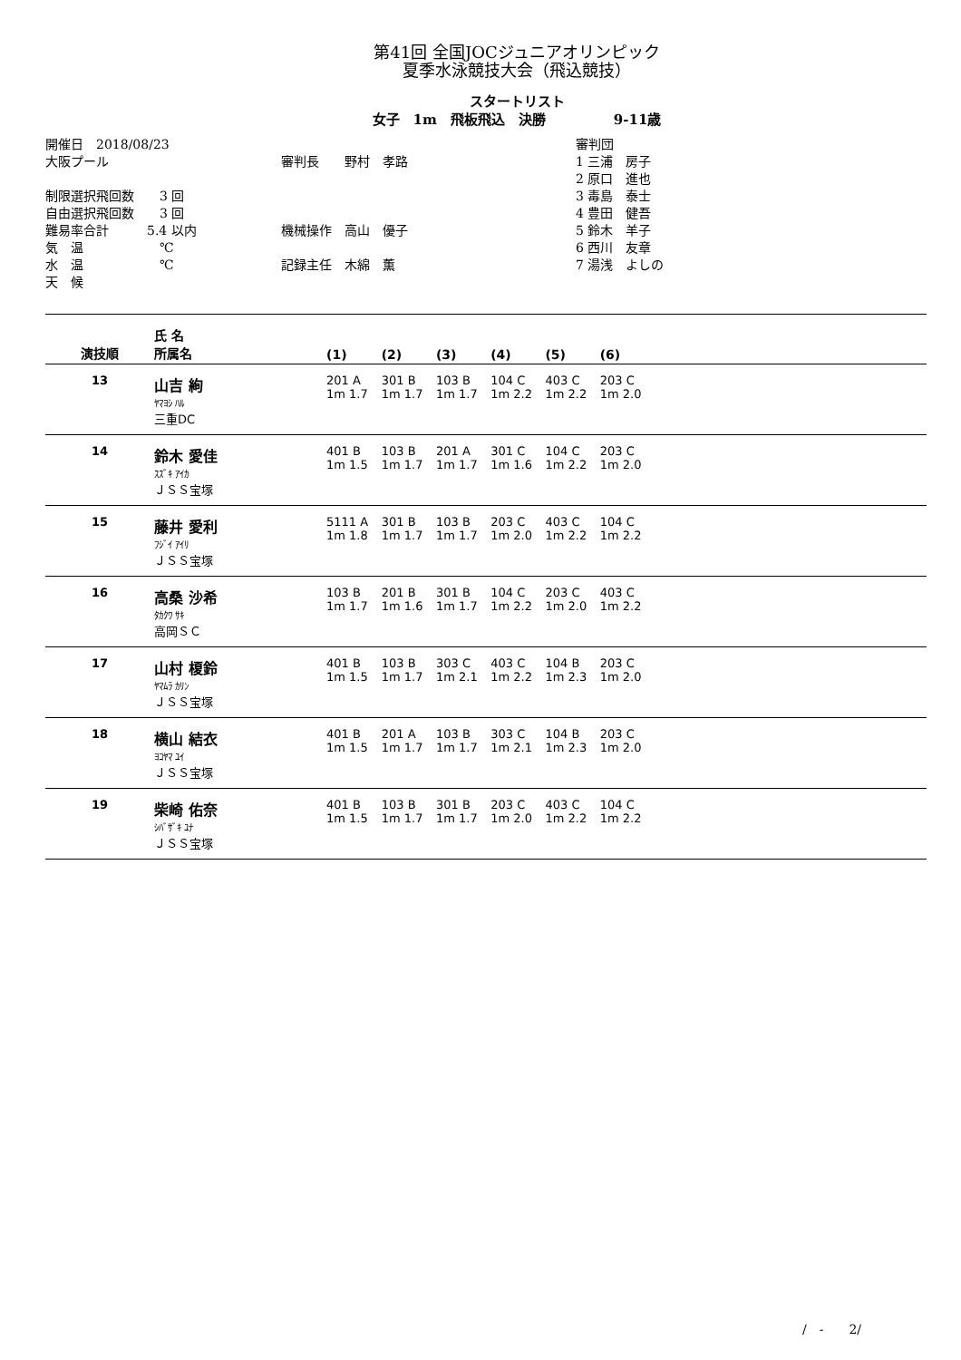第41回 全国JOCジュニアオリンピック
夏季水泳競技大会（飛込競技）
スタートリスト
女子　1m　飛板飛込　決勝　　　　　9-11歳
開催日　2018/08/23
大阪プール
制限選択飛回数　　3 回
自由選択飛回数　　3 回
難易率合計　　　5.4 以内
気　温　　　　　　℃
水　温　　　　　　℃
天　候
審判長　　野村　孝路
機械操作　高山　優子
記録主任　木綿　薫
審判団
1 三浦　房子
2 原口　進也
3 毒島　泰士
4 豊田　健吾
5 鈴木　羊子
6 西川　友章
7 湯浅　よしの
| 演技順 | 氏 名 所属名 | (1) | (2) | (3) | (4) | (5) | (6) | |
| --- | --- | --- | --- | --- | --- | --- | --- | --- |
| 13 | 山吉 絢 ﾔﾏﾖｼ ﾊﾙ 三重DC | 201 A 1m 1.7 | 301 B 1m 1.7 | 103 B 1m 1.7 | 104 C 1m 2.2 | 403 C 1m 2.2 | 203 C 1m 2.0 | |
| 14 | 鈴木 愛佳 ｽｽﾞｷ ｱｲｶ ＪＳＳ宝塚 | 401 B 1m 1.5 | 103 B 1m 1.7 | 201 A 1m 1.7 | 301 C 1m 1.6 | 104 C 1m 2.2 | 203 C 1m 2.0 | |
| 15 | 藤井 愛利 ﾌｼﾞｲ ｱｲﾘ ＪＳＳ宝塚 | 5111 A 1m 1.8 | 301 B 1m 1.7 | 103 B 1m 1.7 | 203 C 1m 2.0 | 403 C 1m 2.2 | 104 C 1m 2.2 | |
| 16 | 高桑 沙希 ﾀｶｸﾜ ｻｷ 高岡ＳＣ | 103 B 1m 1.7 | 201 B 1m 1.6 | 301 B 1m 1.7 | 104 C 1m 2.2 | 203 C 1m 2.0 | 403 C 1m 2.2 | |
| 17 | 山村 榎鈴 ﾔﾏﾑﾗ ｶﾘﾝ ＪＳＳ宝塚 | 401 B 1m 1.5 | 103 B 1m 1.7 | 303 C 1m 2.1 | 403 C 1m 2.2 | 104 B 1m 2.3 | 203 C 1m 2.0 | |
| 18 | 横山 結衣 ﾖｺﾔﾏ ﾕｲ ＪＳＳ宝塚 | 401 B 1m 1.5 | 201 A 1m 1.7 | 103 B 1m 1.7 | 303 C 1m 2.1 | 104 B 1m 2.3 | 203 C 1m 2.0 | |
| 19 | 柴崎 佑奈 ｼﾊﾞｻﾞｷ ﾕﾅ ＪＳＳ宝塚 | 401 B 1m 1.5 | 103 B 1m 1.7 | 301 B 1m 1.7 | 203 C 1m 2.0 | 403 C 1m 2.2 | 104 C 1m 2.2 | |
/　-　　2/